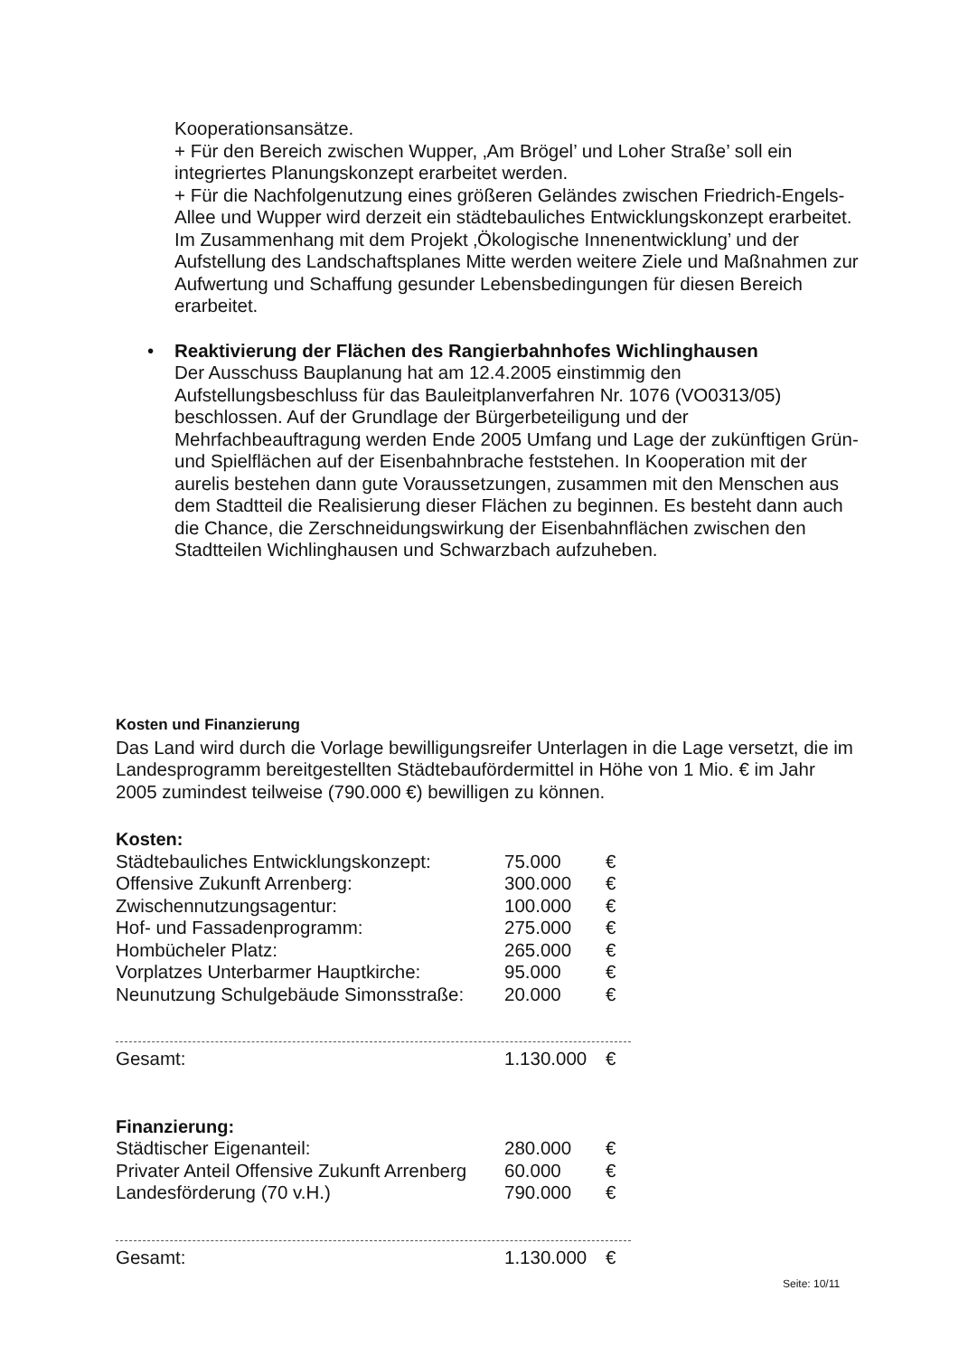Kooperationsansätze.
+ Für den Bereich zwischen Wupper, ‚Am Brögel’ und Loher Straße’ soll ein integriertes Planungskonzept erarbeitet werden.
+ Für die Nachfolgenutzung eines größeren Geländes zwischen Friedrich-Engels-Allee und Wupper wird derzeit ein städtebauliches Entwicklungskonzept erarbeitet.
Im Zusammenhang mit dem Projekt ‚Ökologische Innenentwicklung’ und der Aufstellung des Landschaftsplanes Mitte werden weitere Ziele und Maßnahmen zur Aufwertung und Schaffung gesunder Lebensbedingungen für diesen Bereich erarbeitet.
• Reaktivierung der Flächen des Rangierbahnhofes Wichlinghausen
Der Ausschuss Bauplanung hat am 12.4.2005 einstimmig den Aufstellungsbeschluss für das Bauleitplanverfahren Nr. 1076 (VO0313/05) beschlossen. Auf der Grundlage der Bürgerbeteiligung und der Mehrfachbeauftragung werden Ende 2005 Umfang und Lage der zukünftigen Grün- und Spielflächen auf der Eisenbahnbrache feststehen. In Kooperation mit der aurelis bestehen dann gute Voraussetzungen, zusammen mit den Menschen aus dem Stadtteil die Realisierung dieser Flächen zu beginnen. Es besteht dann auch die Chance, die Zerschneidungswirkung der Eisenbahnflächen zwischen den Stadtteilen Wichlinghausen und Schwarzbach aufzuheben.
Kosten und Finanzierung
Das Land wird durch die Vorlage bewilligungsreifer Unterlagen in die Lage versetzt, die im Landesprogramm bereitgestellten Städtebaufördermittel in Höhe von 1 Mio. € im Jahr 2005 zumindest teilweise (790.000 €) bewilligen zu können.
Kosten:
| Städtebauliches Entwicklungskonzept: | 75.000 | € |
| Offensive Zukunft Arrenberg: | 300.000 | € |
| Zwischennutzungsagentur: | 100.000 | € |
| Hof- und Fassadenprogramm: | 275.000 | € |
| Hombücheler Platz: | 265.000 | € |
| Vorplatzes Unterbarmer Hauptkirche: | 95.000 | € |
| Neunutzung Schulgebäude Simonsstraße: | 20.000 | € |
| Gesamt: | 1.130.000 | € |
Finanzierung:
| Städtischer Eigenanteil: | 280.000 | € |
| Privater Anteil Offensive Zukunft Arrenberg | 60.000 | € |
| Landesförderung (70 v.H.) | 790.000 | € |
| Gesamt: | 1.130.000 | € |
Seite: 10/11